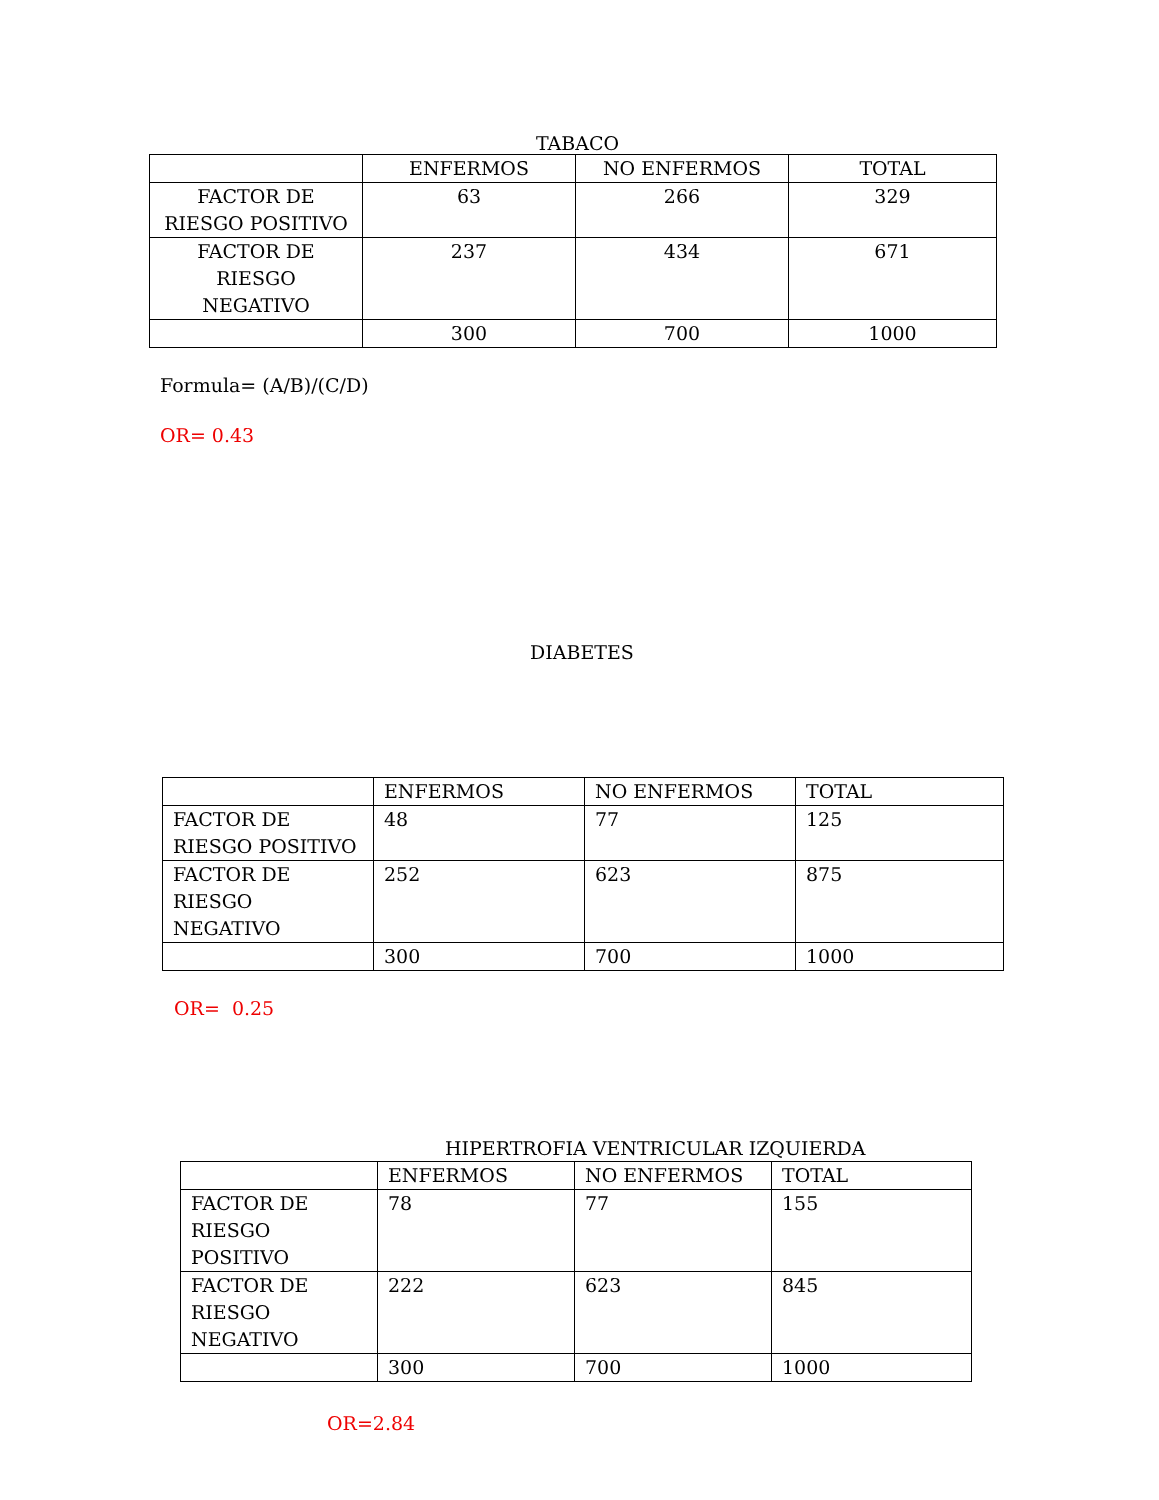TABACO
| | ENFERMOS | NO ENFERMOS | TOTAL |
| FACTOR DE RIESGO POSITIVO | 63 | 266 | 329 |
| FACTOR DE RIESGO NEGATIVO | 237 | 434 | 671 |
| | 300 | 700 | 1000 |
Formula= (A/B)/(C/D)
OR= 0.43
DIABETES
| | ENFERMOS | NO ENFERMOS | TOTAL |
| FACTOR DE RIESGO POSITIVO | 48 | 77 | 125 |
| FACTOR DE RIESGO NEGATIVO | 252 | 623 | 875 |
| | 300 | 700 | 1000 |
OR= 0.25
HIPERTROFIA VENTRICULAR IZQUIERDA
| | ENFERMOS | NO ENFERMOS | TOTAL |
| FACTOR DE RIESGO POSITIVO | 78 | 77 | 155 |
| FACTOR DE RIESGO NEGATIVO | 222 | 623 | 845 |
| | 300 | 700 | 1000 |
OR=2.84